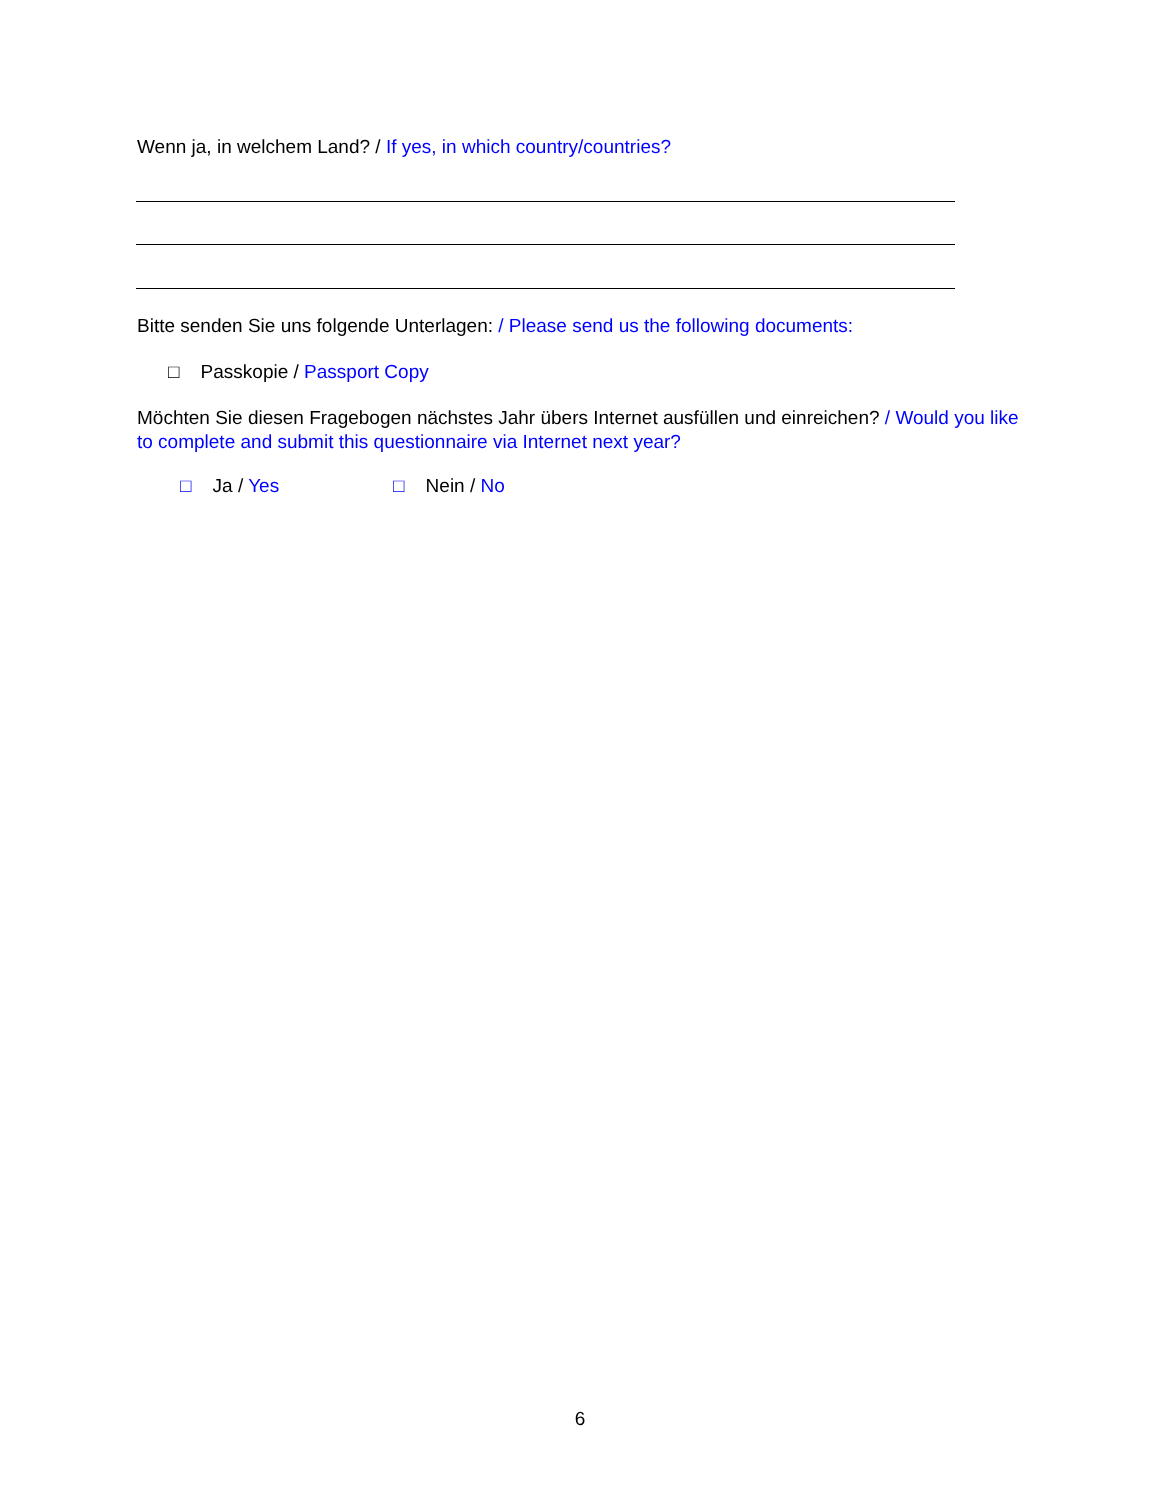Wenn ja, in welchem Land? / If yes, in which country/countries?
Bitte senden Sie uns folgende Unterlagen: / Please send us the following documents:
□ Passkopie / Passport Copy
Möchten Sie diesen Fragebogen nächstes Jahr übers Internet ausfüllen und einreichen? / Would you like to complete and submit this questionnaire via Internet next year?
□ Ja / Yes □ Nein / No
6